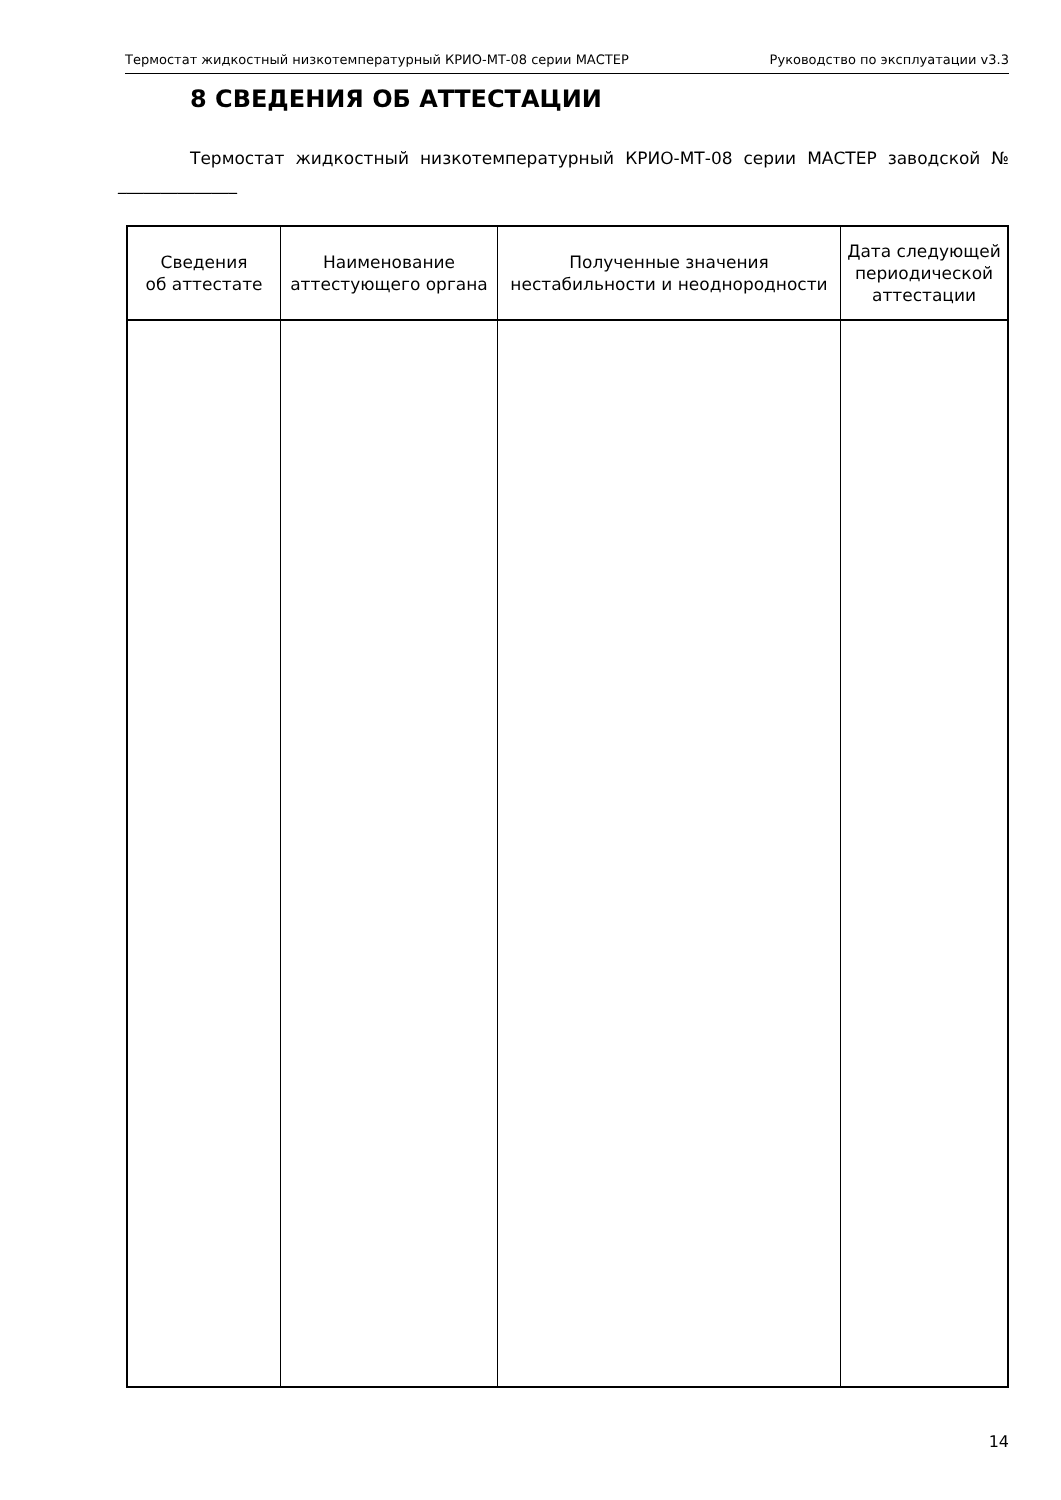Термостат жидкостный низкотемпературный КРИО-МТ-08 серии МАСТЕР Руководство по эксплуатации v3.3
8 СВЕДЕНИЯ ОБ АТТЕСТАЦИИ
Термостат жидкостный низкотемпературный КРИО-МТ-08 серии МАСТЕР заводской № ______________
| Сведения об аттестате | Наименование аттестующего органа | Полученные значения нестабильности и неоднородности | Дата следующей периодической аттестации |
| --- | --- | --- | --- |
14